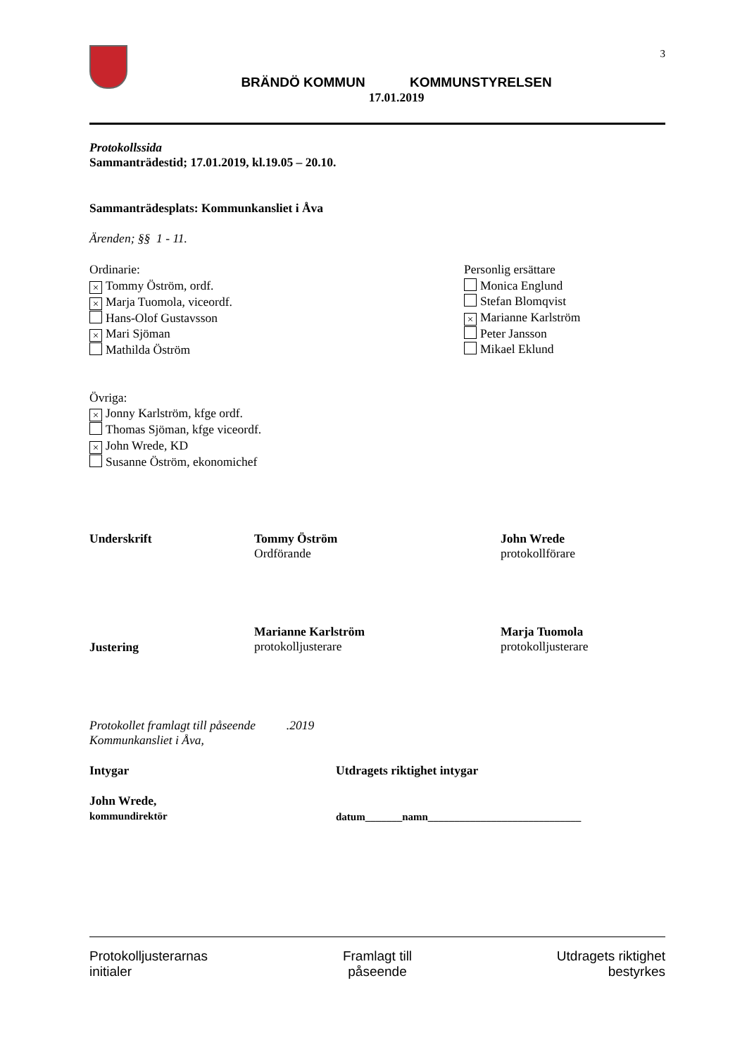BRÄNDÖ KOMMUN KOMMUNSTYRELSEN
17.01.2019
3
Protokollssida
Sammanträdestid; 17.01.2019, kl.19.05 – 20.10.
Sammanträdesplats: Kommunkansliet i Åva
Ärenden; §§ 1 - 11.
Ordinarie:
× Tommy Öström, ordf.
× Marja Tuomola, viceordf.
Hans-Olof Gustavsson
× Mari Sjöman
Mathilda Öström
Personlig ersättare
Monica Englund
Stefan Blomqvist
× Marianne Karlström
Peter Jansson
Mikael Eklund
Övriga:
× Jonny Karlström, kfge ordf.
Thomas Sjöman, kfge viceordf.
× John Wrede, KD
Susanne Öström, ekonomichef
Underskrift Tommy Öström
Ordförande
John Wrede
protokollförare
Justering
Marianne Karlström
protokolljusterare
Marja Tuomola
protokolljusterare
Protokollet framlagt till påseende .2019
Kommunkansliet i Åva,
Intygar Utdragets riktighet intygar
John Wrede,
kommundirektör
datum_______namn_____________________________
Protokolljusterarnas
initialer
Framlagt till
påseende
Utdragets riktighet
bestyrkes